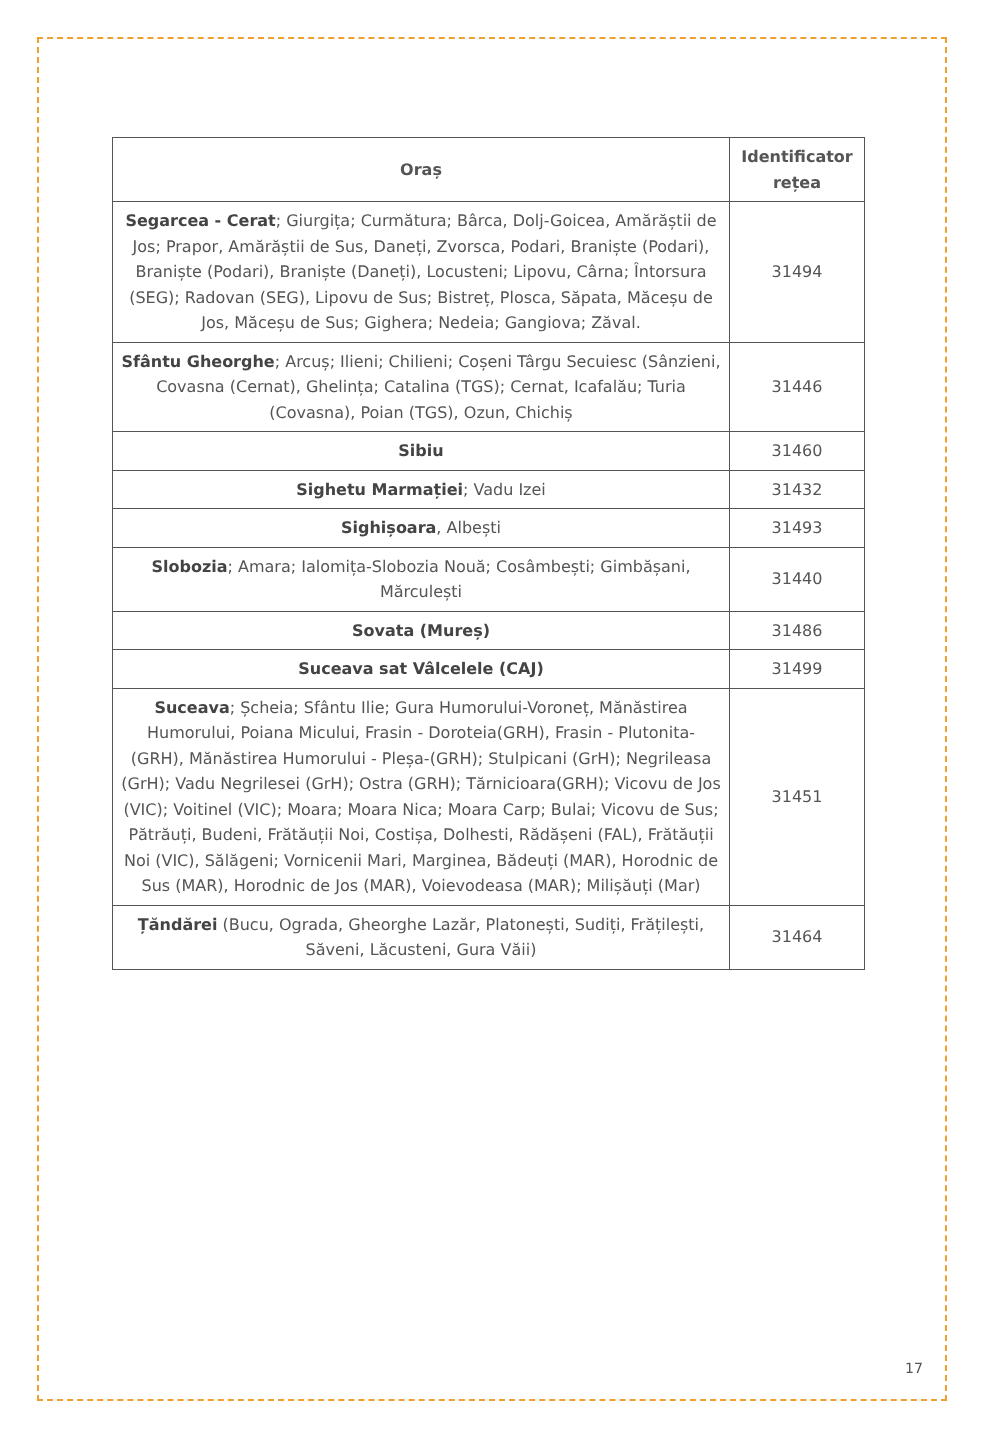| Oraș | Identificator rețea |
| --- | --- |
| Segarcea - Cerat ; Giurgița; Curmătura; Bârca, Dolj-Goicea, Amărăștii de Jos; Prapor, Amărăștii de Sus, Daneți, Zvorsca, Podari, Braniște (Podari), Braniște (Podari), Braniște (Daneți), Locusteni; Lipovu, Cârna; Întorsura (SEG); Radovan (SEG), Lipovu de Sus; Bistreț, Plosca, Săpata, Măceșu de Jos, Măceșu de Sus; Gighera; Nedeia; Gangiova; Zăval. | 31494 |
| Sfântu Gheorghe ; Arcuș; Ilieni; Chilieni; Coșeni Târgu Secuiesc (Sânzieni, Covasna (Cernat), Ghelința; Catalina (TGS); Cernat, Icafalău; Turia (Covasna), Poian (TGS), Ozun, Chichiș | 31446 |
| Sibiu | 31460 |
| Sighetu Marmației ; Vadu Izei | 31432 |
| Sighișoara , Albești | 31493 |
| Slobozia ; Amara; Ialomița-Slobozia Nouă; Cosâmbești; Gimbășani, Mărculești | 31440 |
| Sovata (Mureș) | 31486 |
| Suceava sat Vâlcelele (CAJ) | 31499 |
| Suceava ; Șcheia; Sfântu Ilie; Gura Humorului-Voroneț, Mănăstirea Humorului, Poiana Micului, Frasin - Doroteia(GRH), Frasin - Plutonita-(GRH), Mănăstirea Humorului - Pleșa-(GRH); Stulpicani (GrH); Negrileasa (GrH); Vadu Negrilesei (GrH); Ostra (GRH); Tărnicioara(GRH); Vicovu de Jos (VIC); Voitinel (VIC); Moara; Moara Nica; Moara Carp; Bulai; Vicovu de Sus; Pătrăuți, Budeni, Frătăuții Noi, Costișa, Dolhesti, Rădășeni (FAL), Frătăuții Noi (VIC), Sălăgeni; Vornicenii Mari, Marginea, Bădeuți (MAR), Horodnic de Sus (MAR), Horodnic de Jos (MAR), Voievodeasa (MAR); Milișăuți (Mar) | 31451 |
| Țăndărei (Bucu, Ograda, Gheorghe Lazăr, Platonești, Sudiți, Frățilești, Săveni, Lăcusteni, Gura Văii) | 31464 |
17